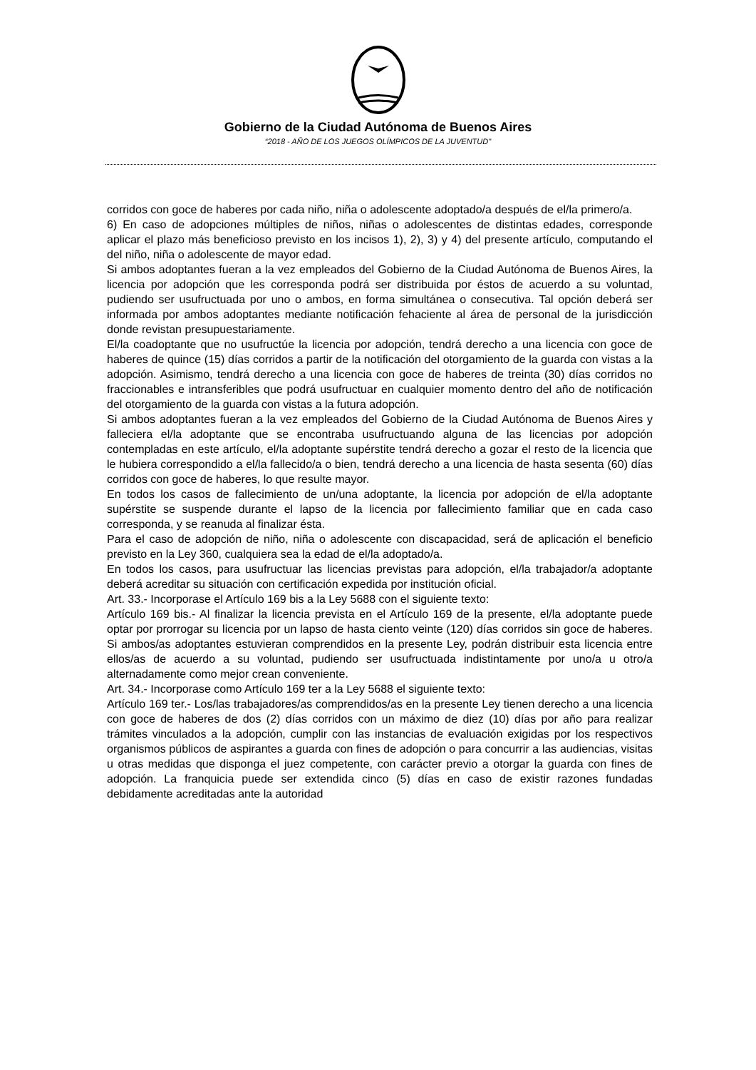Gobierno de la Ciudad Autónoma de Buenos Aires
“2018 - AÑO DE LOS JUEGOS OLÍMPICOS DE LA JUVENTUD"
corridos con goce de haberes por cada niño, niña o adolescente adoptado/a después de el/la primero/a.
6) En caso de adopciones múltiples de niños, niñas o adolescentes de distintas edades, corresponde aplicar el plazo más beneficioso previsto en los incisos 1), 2), 3) y 4) del presente artículo, computando el del niño, niña o adolescente de mayor edad.
Si ambos adoptantes fueran a la vez empleados del Gobierno de la Ciudad Autónoma de Buenos Aires, la licencia por adopción que les corresponda podrá ser distribuida por éstos de acuerdo a su voluntad, pudiendo ser usufructuada por uno o ambos, en forma simultánea o consecutiva. Tal opción deberá ser informada por ambos adoptantes mediante notificación fehaciente al área de personal de la jurisdicción donde revistan presupuestariamente.
El/la coadoptante que no usufructúe la licencia por adopción, tendrá derecho a una licencia con goce de haberes de quince (15) días corridos a partir de la notificación del otorgamiento de la guarda con vistas a la adopción. Asimismo, tendrá derecho a una licencia con goce de haberes de treinta (30) días corridos no fraccionables e intransferibles que podrá usufructuar en cualquier momento dentro del año de notificación del otorgamiento de la guarda con vistas a la futura adopción.
Si ambos adoptantes fueran a la vez empleados del Gobierno de la Ciudad Autónoma de Buenos Aires y falleciera el/la adoptante que se encontraba usufructuando alguna de las licencias por adopción contempladas en este artículo, el/la adoptante supérstite tendrá derecho a gozar el resto de la licencia que le hubiera correspondido a el/la fallecido/a o bien, tendrá derecho a una licencia de hasta sesenta (60) días corridos con goce de haberes, lo que resulte mayor.
En todos los casos de fallecimiento de un/una adoptante, la licencia por adopción de el/la adoptante supérstite se suspende durante el lapso de la licencia por fallecimiento familiar que en cada caso corresponda, y se reanuda al finalizar ésta.
Para el caso de adopción de niño, niña o adolescente con discapacidad, será de aplicación el beneficio previsto en la Ley 360, cualquiera sea la edad de el/la adoptado/a.
En todos los casos, para usufructuar las licencias previstas para adopción, el/la trabajador/a adoptante deberá acreditar su situación con certificación expedida por institución oficial.
Art. 33.- Incorporase el Artículo 169 bis a la Ley 5688 con el siguiente texto:
Artículo 169 bis.- Al finalizar la licencia prevista en el Artículo 169 de la presente, el/la adoptante puede optar por prorrogar su licencia por un lapso de hasta ciento veinte (120) días corridos sin goce de haberes. Si ambos/as adoptantes estuvieran comprendidos en la presente Ley, podrán distribuir esta licencia entre ellos/as de acuerdo a su voluntad, pudiendo ser usufructuada indistintamente por uno/a u otro/a alternadamente como mejor crean conveniente.
Art. 34.- Incorporase como Artículo 169 ter a la Ley 5688 el siguiente texto:
Artículo 169 ter.- Los/las trabajadores/as comprendidos/as en la presente Ley tienen derecho a una licencia con goce de haberes de dos (2) días corridos con un máximo de diez (10) días por año para realizar trámites vinculados a la adopción, cumplir con las instancias de evaluación exigidas por los respectivos organismos públicos de aspirantes a guarda con fines de adopción o para concurrir a las audiencias, visitas u otras medidas que disponga el juez competente, con carácter previo a otorgar la guarda con fines de adopción. La franquicia puede ser extendida cinco (5) días en caso de existir razones fundadas debidamente acreditadas ante la autoridad